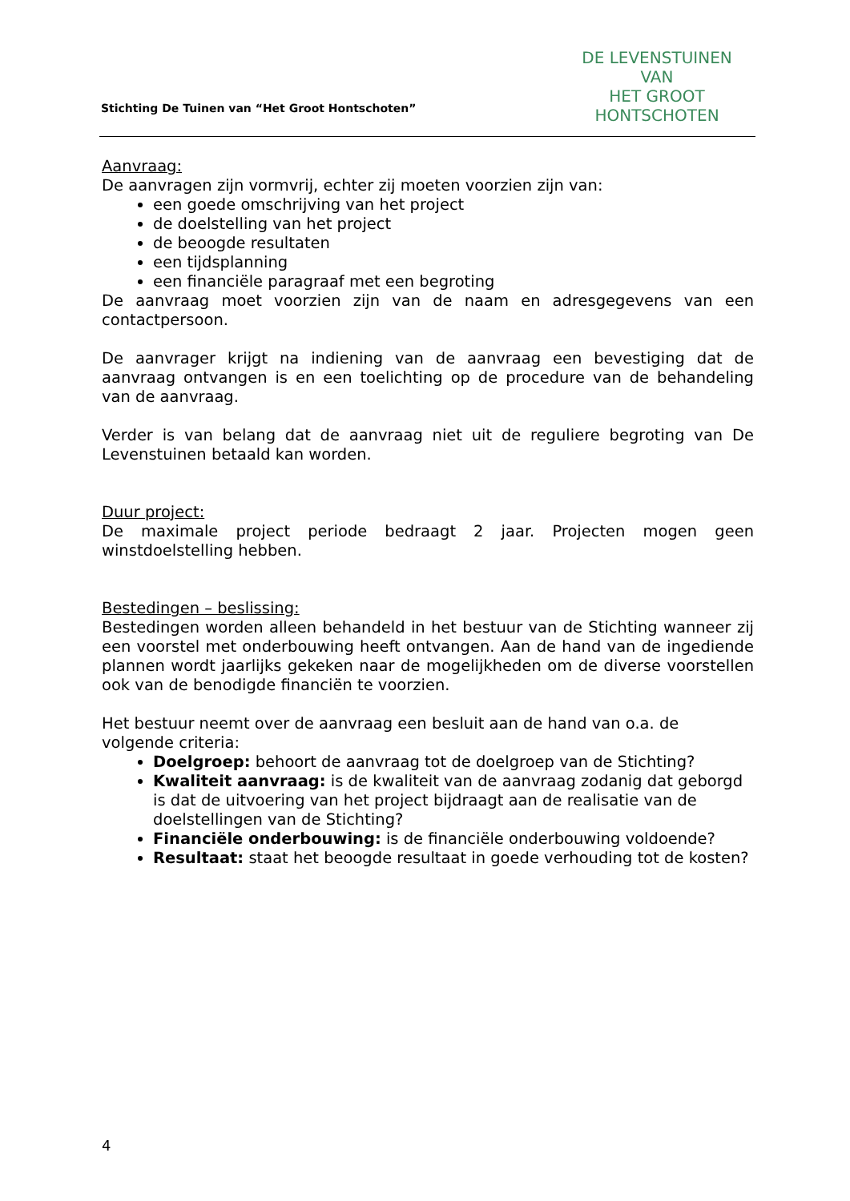DE LEVENSTUINEN VAN
HET GROOT HONTSCHOTEN
Stichting De Tuinen van “Het Groot Hontschoten”
Aanvraag:
De aanvragen zijn vormvrij, echter zij moeten voorzien zijn van:
een goede omschrijving van het project
de doelstelling van het project
de beoogde resultaten
een tijdsplanning
een financiële paragraaf met een begroting
De aanvraag moet voorzien zijn van de naam en adresgegevens van een contactpersoon.
De aanvrager krijgt na indiening van de aanvraag een bevestiging dat de aanvraag ontvangen is en een toelichting op de procedure van de behandeling van de aanvraag.
Verder is van belang dat de aanvraag niet uit de reguliere begroting van De Levenstuinen betaald kan worden.
Duur project:
De maximale project periode bedraagt 2 jaar. Projecten mogen geen winstdoelstelling hebben.
Bestedingen – beslissing:
Bestedingen worden alleen behandeld in het bestuur van de Stichting wanneer zij een voorstel met onderbouwing heeft ontvangen. Aan de hand van de ingediende plannen wordt jaarlijks gekeken naar de mogelijkheden om de diverse voorstellen ook van de benodigde financiën te voorzien.
Het bestuur neemt over de aanvraag een besluit aan de hand van o.a. de volgende criteria:
Doelgroep: behoort de aanvraag tot de doelgroep van de Stichting?
Kwaliteit aanvraag: is de kwaliteit van de aanvraag zodanig dat geborgd is dat de uitvoering van het project bijdraagt aan de realisatie van de doelstellingen van de Stichting?
Financiële onderbouwing: is de financiële onderbouwing voldoende?
Resultaat: staat het beoogde resultaat in goede verhouding tot de kosten?
4